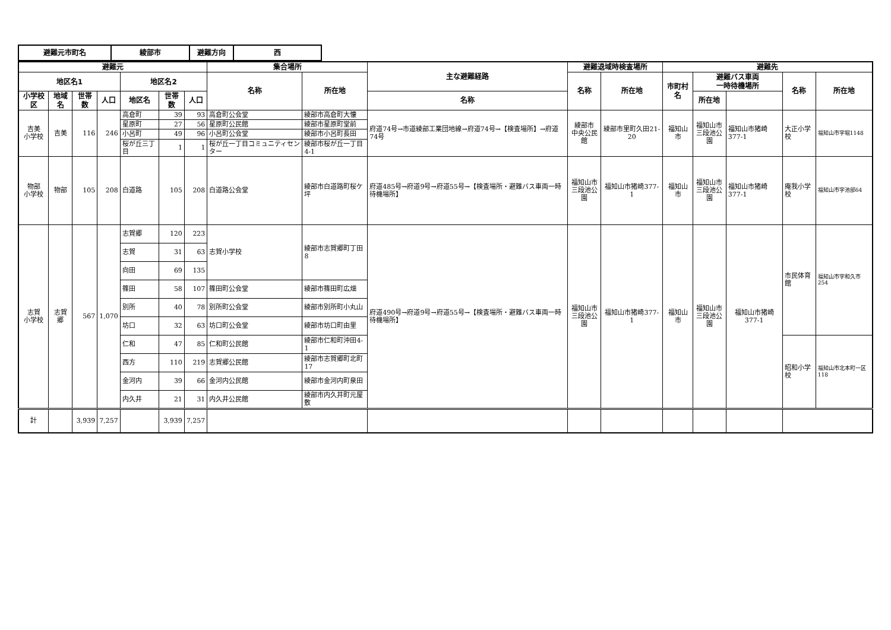| 避難元市町名 | 綾部市 | 避難方向 | 西 |
| 避難元 | | | | | | | 集合場所 | | 主な避難経路 | 避難退域時検査場所 | | 避難先 | | | | |
| --- | --- | --- | --- | --- | --- | --- | --- | --- | --- | --- | --- | --- | --- | --- | --- | --- |
| 地区名1 | | | | 地区名2 | | | 名称 | 所在地 | | 名称 | 所在地 | 市町村名 | 避難バス車両 一時待機場所 | | 名称 | 所在地 |
| 小学校区 | 地域名 | 世帯数 | 人口 | 地区名 | 世帯数 | 人口 | | | 名称 | | | | 所在地 | | | |
| 吉美 小学校 | 吉美 | 116 | 246 | 高倉町 | 39 | 93 | 高倉町公会堂 | 綾部市高倉町大懐 | 府道74号→市道綾部工業団地線→府道74号→【検査場所】→府道74号 | 綾部市 中央公民館 | 綾部市里町久田21-20 | 福知山市 | 福知山市 三段池公園 | 福知山市猪崎377-1 | 大正小学校 | 福知山市字堀1148 |
| | | | | 星原町 | 27 | 56 | 星原町公民館 | 綾部市星原町堂前 | | | | | | | | |
| | | | | 小呂町 | 49 | 96 | 小呂町公会堂 | 綾部市小呂町長田 | | | | | | | | |
| | | | | 桜が丘三丁目 | 1 | 1 | 桜が丘一丁目コミュニティセンター | 綾部市桜が丘一丁目4-1 | | | | | | | | |
| 物部 小学校 | 物部 | 105 | 208 | 白道路 | 105 | 208 | 白道路公会堂 | 綾部市白道路町桜ケ坪 | 府道485号→府道9号→府道55号→【検査場所・避難バス車両一時待機場所】 | 福知山市 三段池公園 | 福知山市猪崎377-1 | 福知山市 | 福知山市 三段池公園 | 福知山市猪崎377-1 | 庵我小学校 | 福知山市字池部64 |
| 志賀 小学校 | 志賀郷 | 567 | 1,070 | 志賀郷 | 120 | 223 | 志賀小学校 | 綾部市志賀郷町丁田8 | 府道490号→府道9号→府道55号→【検査場所・避難バス車両一時待機場所】 | 福知山市 三段池公園 | 福知山市猪崎377-1 | 福知山市 | 福知山市 三段池公園 | 福知山市猪崎377-1 | 市民体育館 | 福知山市字和久市254 |
| | | | | 志賀 | 31 | 63 | | | | | | | | | | |
| | | | | 向田 | 69 | 135 | | | | | | | | | | |
| | | | | 篠田 | 58 | 107 | 篠田町公会堂 | 綾部市篠田町広畑 | | | | | | | | |
| | | | | 別所 | 40 | 78 | 別所町公会堂 | 綾部市別所町小丸山 | | | | | | | | |
| | | | | 坊口 | 32 | 63 | 坊口町公会堂 | 綾部市坊口町由里 | | | | | | | | |
| | | | | 仁和 | 47 | 85 | 仁和町公民館 | 綾部市仁和町沖田4-1 | | | | | | | 昭和小学校 | 福知山市北本町一区118 |
| | | | | 西方 | 110 | 219 | 志賀郷公民館 | 綾部市志賀郷町北町17 | | | | | | | | |
| | | | | 金河内 | 39 | 66 | 金河内公民館 | 綾部市金河内町泉田 | | | | | | | | |
| | | | | 内久井 | 21 | 31 | 内久井公民館 | 綾部市内久井町元屋敷 | | | | | | | | |
| 計 | | 3,939 | 7,257 | | 3,939 | 7,257 | | | | | | | | | | |